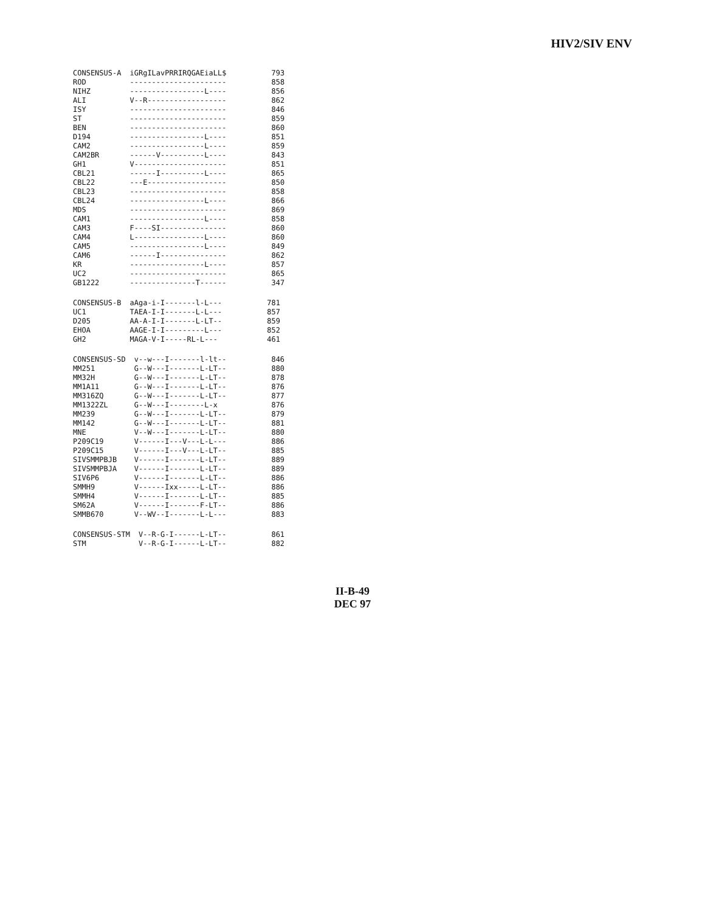HIV2/SIV ENV
| CONSENSUS-A | iGRgILavPRRIRQGAEiaLL$ | 793 |
| ROD | ---------------------- | 858 |
| NIHZ | -----------------L---- | 856 |
| ALI | V--R------------------ | 862 |
| ISY | ---------------------- | 846 |
| ST | ---------------------- | 859 |
| BEN | ---------------------- | 860 |
| D194 | -----------------L---- | 851 |
| CAM2 | -----------------L---- | 859 |
| CAM2BR | ------V----------L---- | 843 |
| GH1 | V--------------------- | 851 |
| CBL21 | ------I----------L---- | 865 |
| CBL22 | ---E------------------ | 850 |
| CBL23 | ---------------------- | 858 |
| CBL24 | -----------------L---- | 866 |
| MDS | ---------------------- | 869 |
| CAM1 | -----------------L---- | 858 |
| CAM3 | F----SI--------------- | 860 |
| CAM4 | L----------------L---- | 860 |
| CAM5 | -----------------L---- | 849 |
| CAM6 | ------I--------------- | 862 |
| KR | -----------------L---- | 857 |
| UC2 | ---------------------- | 865 |
| GB1222 | ---------------T------ | 347 |
| CONSENSUS-B | aAga-i-I-------l-L--- | 781 |
| UC1 | TAEA-I-I-------L-L--- | 857 |
| D205 | AA-A-I-I-------L-LT-- | 859 |
| EHOA | AAGE-I-I---------L--- | 852 |
| GH2 | MAGA-V-I-----RL-L--- | 461 |
| CONSENSUS-SD | v--w---I-------l-lt-- | 846 |
| MM251 | G--W---I-------L-LT-- | 880 |
| MM32H | G--W---I-------L-LT-- | 878 |
| MM1A11 | G--W---I-------L-LT-- | 876 |
| MM316ZQ | G--W---I-------L-LT-- | 877 |
| MM1322ZL | G--W---I--------L-x | 876 |
| MM239 | G--W---I-------L-LT-- | 879 |
| MM142 | G--W---I-------L-LT-- | 881 |
| MNE | V--W---I-------L-LT-- | 880 |
| P209C19 | V------I---V---L-L--- | 886 |
| P209C15 | V------I---V---L-LT-- | 885 |
| SIVSMMPBJB | V------I-------L-LT-- | 889 |
| SIVSMMPBJA | V------I-------L-LT-- | 889 |
| SIV6P6 | V------I-------L-LT-- | 886 |
| SMMH9 | V------Ixx-----L-LT-- | 886 |
| SMMH4 | V------I-------L-LT-- | 885 |
| SM62A | V------I-------F-LT-- | 886 |
| SMMB670 | V--WV--I-------L-L--- | 883 |
| CONSENSUS-STM | V--R-G-I------L-LT-- | 861 |
| STM | V--R-G-I------L-LT-- | 882 |
II-B-49
DEC 97